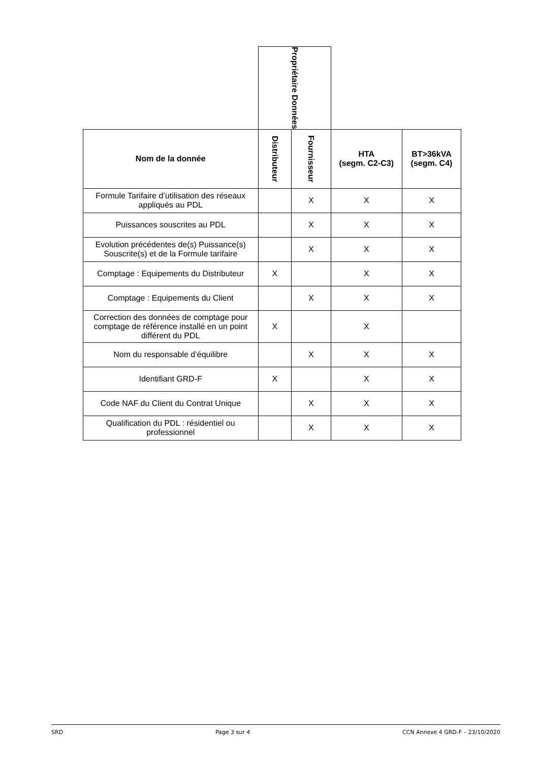| | Propriétaire Données | | | |
| Nom de la donnée | Distributeur | Fournisseur | HTA (segm. C2-C3) | BT>36kVA (segm. C4) |
| Formule Tarifaire d’utilisation des réseaux appliqués au PDL | | X | X | X |
| Puissances souscrites au PDL | | X | X | X |
| Evolution précédentes de(s) Puissance(s) Souscrite(s) et de la Formule tarifaire | | X | X | X |
| Comptage : Equipements du Distributeur | X | | X | X |
| Comptage : Equipements du Client | | X | X | X |
| Correction des données de comptage pour comptage de référence installé en un point différent du PDL | X | | X | |
| Nom du responsable d’équilibre | | X | X | X |
| Identifiant GRD-F | X | | X | X |
| Code NAF du Client du Contrat Unique | | X | X | X |
| Qualification du PDL : résidentiel ou professionnel | | X | X | X |
SRD Page 3 sur 4 CCN Annexe 4 GRD-F – 23/10/2020